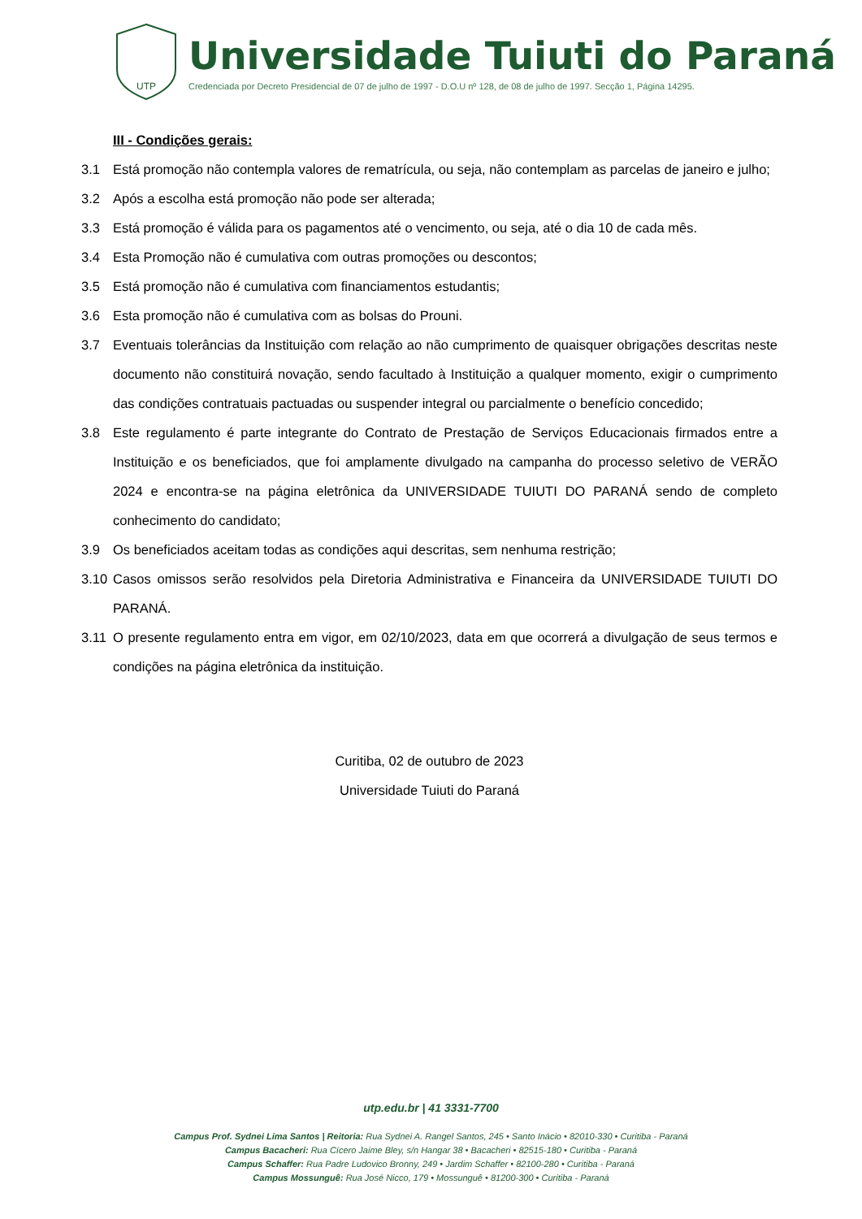UTP
Universidade Tuiuti do Paraná
Credenciada por Decreto Presidencial de 07 de julho de 1997 - D.O.U nº 128, de 08 de julho de 1997. Secção 1, Página 14295.
III - Condições gerais:
3.1 Está promoção não contempla valores de rematrícula, ou seja, não contemplam as parcelas de janeiro e julho;
3.2 Após a escolha está promoção não pode ser alterada;
3.3 Está promoção é válida para os pagamentos até o vencimento, ou seja, até o dia 10 de cada mês.
3.4 Esta Promoção não é cumulativa com outras promoções ou descontos;
3.5 Está promoção não é cumulativa com financiamentos estudantis;
3.6 Esta promoção não é cumulativa com as bolsas do Prouni.
3.7 Eventuais tolerâncias da Instituição com relação ao não cumprimento de quaisquer obrigações descritas neste documento não constituirá novação, sendo facultado à Instituição a qualquer momento, exigir o cumprimento das condições contratuais pactuadas ou suspender integral ou parcialmente o benefício concedido;
3.8 Este regulamento é parte integrante do Contrato de Prestação de Serviços Educacionais firmados entre a Instituição e os beneficiados, que foi amplamente divulgado na campanha do processo seletivo de VERÃO 2024 e encontra-se na página eletrônica da UNIVERSIDADE TUIUTI DO PARANÁ sendo de completo conhecimento do candidato;
3.9 Os beneficiados aceitam todas as condições aqui descritas, sem nenhuma restrição;
3.10 Casos omissos serão resolvidos pela Diretoria Administrativa e Financeira da UNIVERSIDADE TUIUTI DO PARANÁ.
3.11 O presente regulamento entra em vigor, em 02/10/2023, data em que ocorrerá a divulgação de seus termos e condições na página eletrônica da instituição.
Curitiba, 02 de outubro de 2023
Universidade Tuiuti do Paraná
utp.edu.br | 41 3331-7700
Campus Prof. Sydnei Lima Santos | Reitoria: Rua Sydnei A. Rangel Santos, 245 • Santo Inácio • 82010-330 • Curitiba - Paraná
Campus Bacacheri: Rua Cícero Jaime Bley, s/n Hangar 38 • Bacacheri • 82515-180 • Curitiba - Paraná
Campus Schaffer: Rua Padre Ludovico Bronny, 249 • Jardim Schaffer • 82100-280 • Curitiba - Paraná
Campus Mossunguê: Rua José Nicco, 179 • Mossunguê • 81200-300 • Curitiba - Paraná